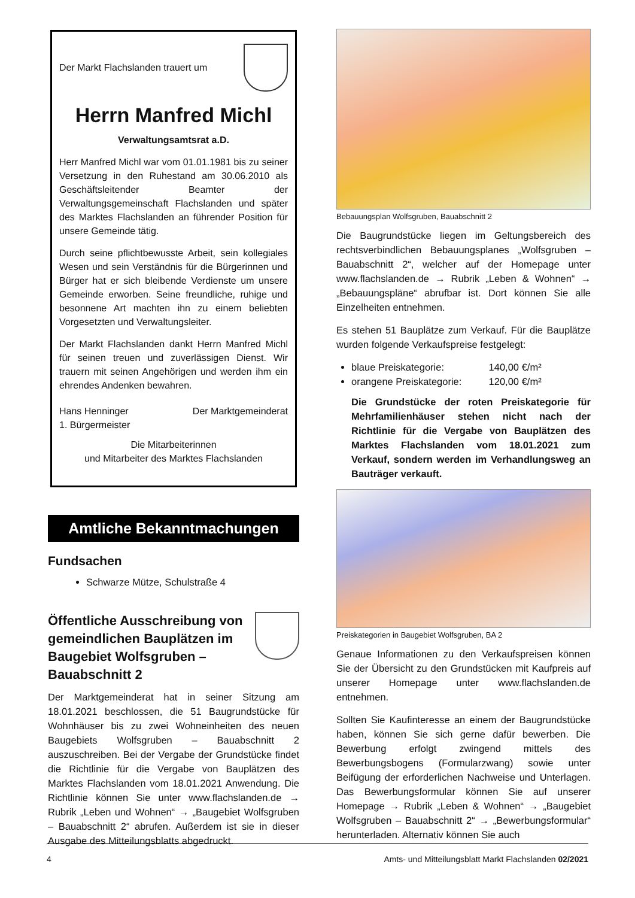Der Markt Flachslanden trauert um
Herrn Manfred Michl
Verwaltungsamtsrat a.D.
Herr Manfred Michl war vom 01.01.1981 bis zu seiner Versetzung in den Ruhestand am 30.06.2010 als Geschäftsleitender Beamter der Verwaltungsgemeinschaft Flachslanden und später des Marktes Flachslanden an führender Position für unsere Gemeinde tätig.
Durch seine pflichtbewusste Arbeit, sein kollegiales Wesen und sein Verständnis für die Bürgerinnen und Bürger hat er sich bleibende Verdienste um unsere Gemeinde erworben. Seine freundliche, ruhige und besonnene Art machten ihn zu einem beliebten Vorgesetzten und Verwaltungsleiter.
Der Markt Flachslanden dankt Herrn Manfred Michl für seinen treuen und zuverlässigen Dienst. Wir trauern mit seinen Angehörigen und werden ihm ein ehrendes Andenken bewahren.
Hans Henninger
1. Bürgermeister Der Marktgemeinderat
Die Mitarbeiterinnen
und Mitarbeiter des Marktes Flachslanden
Amtliche Bekanntmachungen
Fundsachen
Schwarze Mütze, Schulstraße 4
Öffentliche Ausschreibung von gemeindlichen Bauplätzen im Baugebiet Wolfsgruben – Bauabschnitt 2
Der Marktgemeinderat hat in seiner Sitzung am 18.01.2021 beschlossen, die 51 Baugrundstücke für Wohnhäuser bis zu zwei Wohneinheiten des neuen Baugebiets Wolfsgruben – Bauabschnitt 2 auszuschreiben. Bei der Vergabe der Grundstücke findet die Richtlinie für die Vergabe von Bauplätzen des Marktes Flachslanden vom 18.01.2021 Anwendung. Die Richtlinie können Sie unter www.flachslanden.de → Rubrik „Leben und Wohnen“ → „Baugebiet Wolfsgruben – Bauabschnitt 2“ abrufen. Außerdem ist sie in dieser Ausgabe des Mitteilungsblatts abgedruckt.
Bebauungsplan Wolfsgruben, Bauabschnitt 2
Die Baugrundstücke liegen im Geltungsbereich des rechtsverbindlichen Bebauungsplanes „Wolfsgruben – Bauabschnitt 2“, welcher auf der Homepage unter www.flachslanden.de → Rubrik „Leben & Wohnen“ → „Bebauungspläne“ abrufbar ist. Dort können Sie alle Einzelheiten entnehmen.
Es stehen 51 Bauplätze zum Verkauf. Für die Bauplätze wurden folgende Verkaufspreise festgelegt:
blaue Preiskategorie: 140,00 €/m²
orangene Preiskategorie: 120,00 €/m²
Die Grundstücke der roten Preiskategorie für Mehrfamilienhäuser stehen nicht nach der Richtlinie für die Vergabe von Bauplätzen des Marktes Flachslanden vom 18.01.2021 zum Verkauf, sondern werden im Verhandlungsweg an Bauträger verkauft.
Preiskategorien in Baugebiet Wolfsgruben, BA 2
Genaue Informationen zu den Verkaufspreisen können Sie der Übersicht zu den Grundstücken mit Kaufpreis auf unserer Homepage unter www.flachslanden.de entnehmen.
Sollten Sie Kaufinteresse an einem der Baugrundstücke haben, können Sie sich gerne dafür bewerben. Die Bewerbung erfolgt zwingend mittels des Bewerbungsbogens (Formularzwang) sowie unter Beifügung der erforderlichen Nachweise und Unterlagen. Das Bewerbungsformular können Sie auf unserer Homepage → Rubrik „Leben & Wohnen“ → „Baugebiet Wolfsgruben – Bauabschnitt 2“ → „Bewerbungsformular“ herunterladen. Alternativ können Sie auch
4 Amts- und Mitteilungsblatt Markt Flachslanden 02/2021